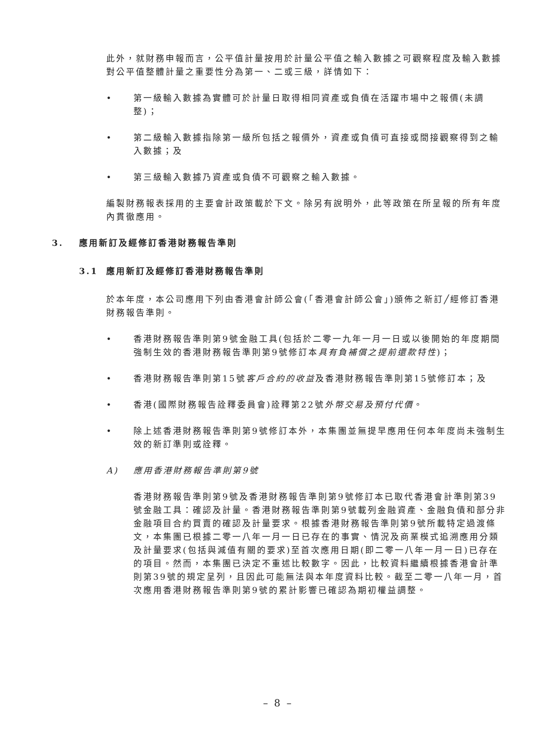此外，就財務申報而言，公平值計量按用於計量公平值之輸入數據之可觀察程度及輸入數據對公平值整體計量之重要性分為第一、二或三級，詳情如下：
• 第一級輸入數據為實體可於計量日取得相同資產或負債在活躍市場中之報價(未調整)；
• 第二級輸入數據指除第一級所包括之報價外，資產或負債可直接或間接觀察得到之輸入數據；及
• 第三級輸入數據乃資產或負債不可觀察之輸入數據。
編製財務報表採用的主要會計政策載於下文。除另有說明外，此等政策在所呈報的所有年度內貫徹應用。
3. 應用新訂及經修訂香港財務報告準則
3.1 應用新訂及經修訂香港財務報告準則
於本年度，本公司應用下列由香港會計師公會(「香港會計師公會」)頒佈之新訂╱經修訂香港財務報告準則。
• 香港財務報告準則第9號金融工具(包括於二零一九年一月一日或以後開始的年度期間強制生效的香港財務報告準則第9號修訂本具有負補償之提前還款特性)；
• 香港財務報告準則第15號客戶合約的收益及香港財務報告準則第15號修訂本；及
• 香港(國際財務報告詮釋委員會)詮釋第22號外幣交易及預付代價。
• 除上述香港財務報告準則第9號修訂本外，本集團並無提早應用任何本年度尚未強制生效的新訂準則或詮釋。
A) 應用香港財務報告準則第9號
香港財務報告準則第9號及香港財務報告準則第9號修訂本已取代香港會計準則第39號金融工具：確認及計量。香港財務報告準則第9號載列金融資產、金融負債和部分非金融項目合約買賣的確認及計量要求。根據香港財務報告準則第9號所載特定過渡條文，本集團已根據二零一八年一月一日已存在的事實、情況及商業模式追溯應用分類及計量要求(包括與減值有關的要求)至首次應用日期(即二零一八年一月一日)已存在的項目。然而，本集團已決定不重述比較數字。因此，比較資料繼續根據香港會計準則第39號的規定呈列，且因此可能無法與本年度資料比較。截至二零一八年一月，首次應用香港財務報告準則第9號的累計影響已確認為期初權益調整。
– 8 –